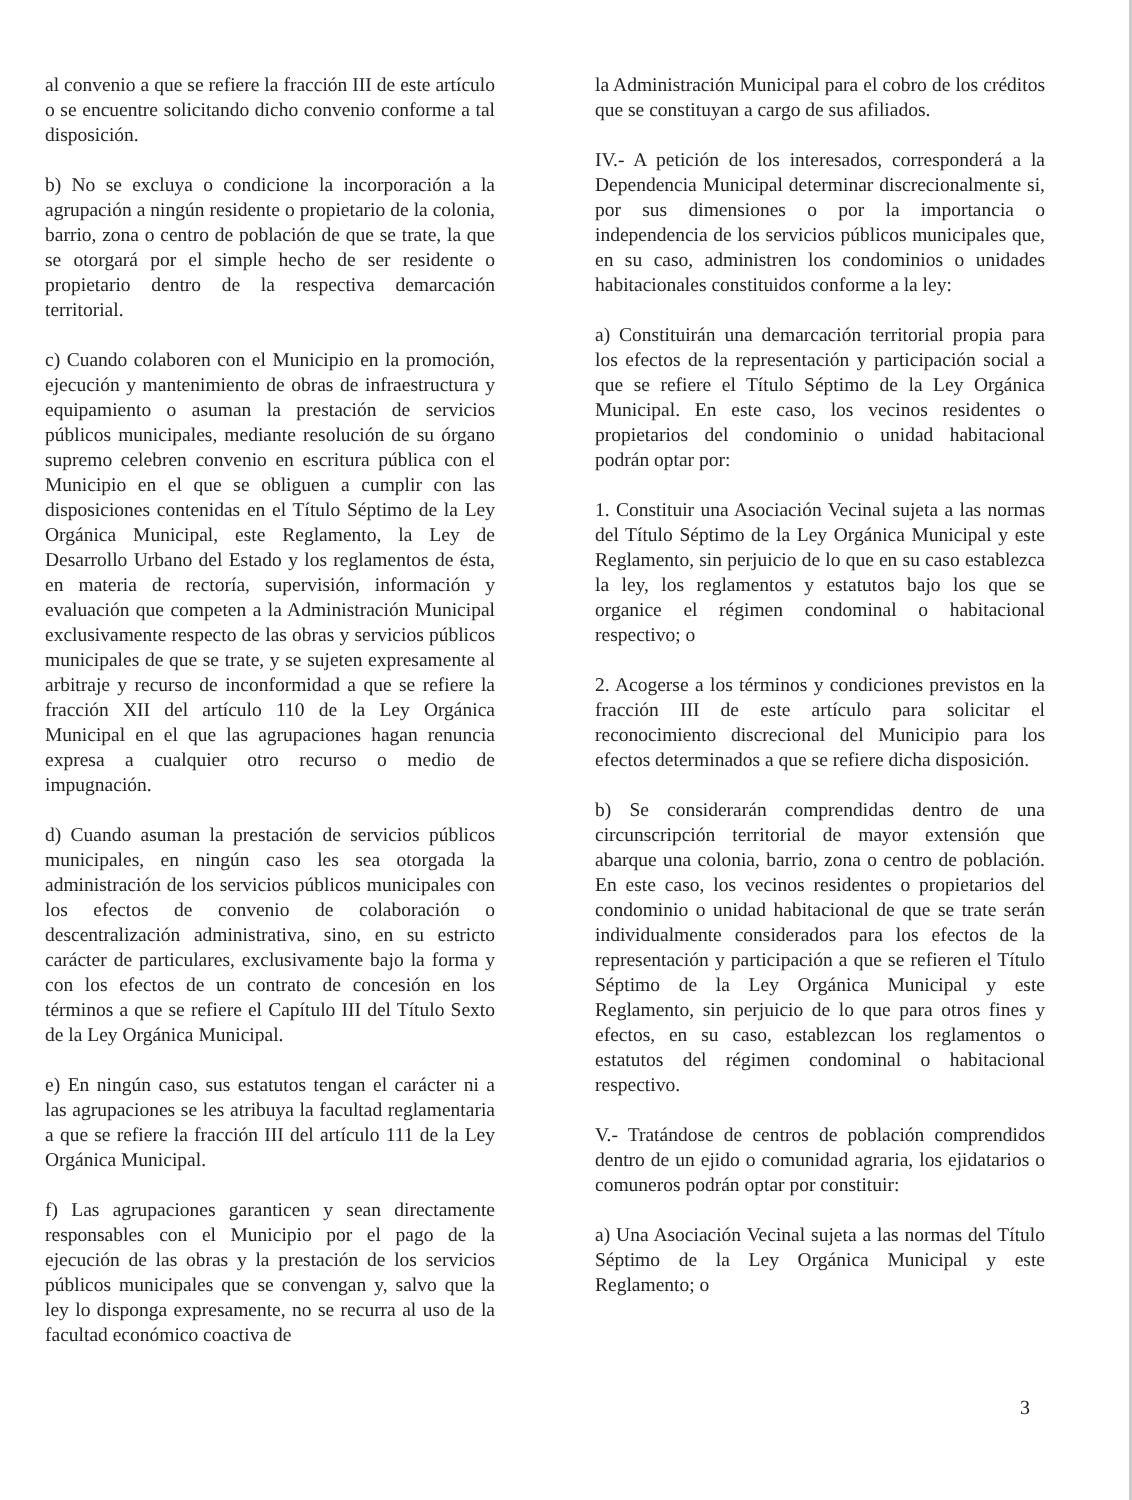al convenio a que se refiere la fracción III de este artículo o se encuentre solicitando dicho convenio conforme a tal disposición.
b) No se excluya o condicione la incorporación a la agrupación a ningún residente o propietario de la colonia, barrio, zona o centro de población de que se trate, la que se otorgará por el simple hecho de ser residente o propietario dentro de la respectiva demarcación territorial.
c) Cuando colaboren con el Municipio en la promoción, ejecución y mantenimiento de obras de infraestructura y equipamiento o asuman la prestación de servicios públicos municipales, mediante resolución de su órgano supremo celebren convenio en escritura pública con el Municipio en el que se obliguen a cumplir con las disposiciones contenidas en el Título Séptimo de la Ley Orgánica Municipal, este Reglamento, la Ley de Desarrollo Urbano del Estado y los reglamentos de ésta, en materia de rectoría, supervisión, información y evaluación que competen a la Administración Municipal exclusivamente respecto de las obras y servicios públicos municipales de que se trate, y se sujeten expresamente al arbitraje y recurso de inconformidad a que se refiere la fracción XII del artículo 110 de la Ley Orgánica Municipal en el que las agrupaciones hagan renuncia expresa a cualquier otro recurso o medio de impugnación.
d) Cuando asuman la prestación de servicios públicos municipales, en ningún caso les sea otorgada la administración de los servicios públicos municipales con los efectos de convenio de colaboración o descentralización administrativa, sino, en su estricto carácter de particulares, exclusivamente bajo la forma y con los efectos de un contrato de concesión en los términos a que se refiere el Capítulo III del Título Sexto de la Ley Orgánica Municipal.
e) En ningún caso, sus estatutos tengan el carácter ni a las agrupaciones se les atribuya la facultad reglamentaria a que se refiere la fracción III del artículo 111 de la Ley Orgánica Municipal.
f) Las agrupaciones garanticen y sean directamente responsables con el Municipio por el pago de la ejecución de las obras y la prestación de los servicios públicos municipales que se convengan y, salvo que la ley lo disponga expresamente, no se recurra al uso de la facultad económico coactiva de
la Administración Municipal para el cobro de los créditos que se constituyan a cargo de sus afiliados.
IV.- A petición de los interesados, corresponderá a la Dependencia Municipal determinar discrecionalmente si, por sus dimensiones o por la importancia o independencia de los servicios públicos municipales que, en su caso, administren los condominios o unidades habitacionales constituidos conforme a la ley:
a) Constituirán una demarcación territorial propia para los efectos de la representación y participación social a que se refiere el Título Séptimo de la Ley Orgánica Municipal. En este caso, los vecinos residentes o propietarios del condominio o unidad habitacional podrán optar por:
1. Constituir una Asociación Vecinal sujeta a las normas del Título Séptimo de la Ley Orgánica Municipal y este Reglamento, sin perjuicio de lo que en su caso establezca la ley, los reglamentos y estatutos bajo los que se organice el régimen condominal o habitacional respectivo; o
2. Acogerse a los términos y condiciones previstos en la fracción III de este artículo para solicitar el reconocimiento discrecional del Municipio para los efectos determinados a que se refiere dicha disposición.
b) Se considerarán comprendidas dentro de una circunscripción territorial de mayor extensión que abarque una colonia, barrio, zona o centro de población. En este caso, los vecinos residentes o propietarios del condominio o unidad habitacional de que se trate serán individualmente considerados para los efectos de la representación y participación a que se refieren el Título Séptimo de la Ley Orgánica Municipal y este Reglamento, sin perjuicio de lo que para otros fines y efectos, en su caso, establezcan los reglamentos o estatutos del régimen condominal o habitacional respectivo.
V.- Tratándose de centros de población comprendidos dentro de un ejido o comunidad agraria, los ejidatarios o comuneros podrán optar por constituir:
a) Una Asociación Vecinal sujeta a las normas del Título Séptimo de la Ley Orgánica Municipal y este Reglamento; o
3